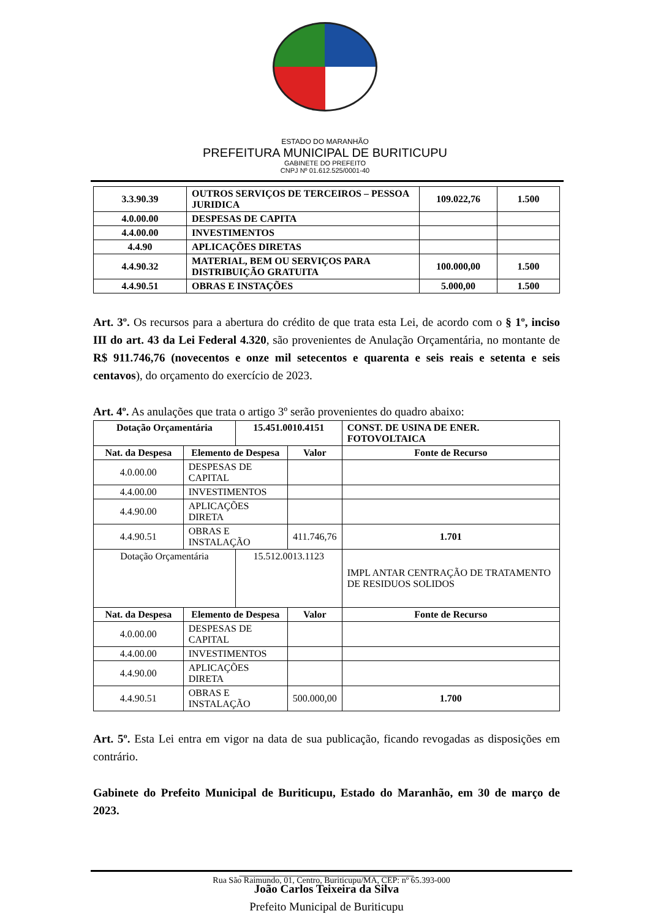ESTADO DO MARANHÃO
PREFEITURA MUNICIPAL DE BURITICUPU
GABINETE DO PREFEITO
CNPJ Nº 01.612.525/0001-40
| 3.3.90.39 | OUTROS SERVIÇOS DE TERCEIROS – PESSOA JURIDICA | 109.022,76 | 1.500 |
| 4.0.00.00 | DESPESAS DE CAPITA | | |
| 4.4.00.00 | INVESTIMENTOS | | |
| 4.4.90 | APLICAÇÕES DIRETAS | | |
| 4.4.90.32 | MATERIAL, BEM OU SERVIÇOS PARA DISTRIBUIÇÃO GRATUITA | 100.000,00 | 1.500 |
| 4.4.90.51 | OBRAS E INSTAÇÕES | 5.000,00 | 1.500 |
Art. 3º. Os recursos para a abertura do crédito de que trata esta Lei, de acordo com o § 1º, inciso III do art. 43 da Lei Federal 4.320, são provenientes de Anulação Orçamentária, no montante de R$ 911.746,76 (novecentos e onze mil setecentos e quarenta e seis reais e setenta e seis centavos), do orçamento do exercício de 2023.
Art. 4º. As anulações que trata o artigo 3º serão provenientes do quadro abaixo:
| Dotação Orçamentária | | 15.451.0010.4151 | | CONST. DE USINA DE ENER. FOTOVOLTAICA |
| --- | --- | --- | --- | --- |
| Nat. da Despesa | Elemento de Despesa | | Valor | Fonte de Recurso |
| 4.0.00.00 | DESPESAS DE CAPITAL | | | |
| 4.4.00.00 | INVESTIMENTOS | | | |
| 4.4.90.00 | APLICAÇÕES DIRETA | | | |
| 4.4.90.51 | OBRAS E INSTALAÇÃO | | 411.746,76 | 1.701 |
| Dotação Orçamentária | | 15.512.0013.1123 | | IMPL ANTAR CENTRAÇÃO DE TRATAMENTO DE RESIDUOS SOLIDOS |
| Nat. da Despesa | Elemento de Despesa | | Valor | Fonte de Recurso |
| 4.0.00.00 | DESPESAS DE CAPITAL | | | |
| 4.4.00.00 | INVESTIMENTOS | | | |
| 4.4.90.00 | APLICAÇÕES DIRETA | | | |
| 4.4.90.51 | OBRAS E INSTALAÇÃO | | 500.000,00 | 1.700 |
Art. 5º. Esta Lei entra em vigor na data de sua publicação, ficando revogadas as disposições em contrário.
Gabinete do Prefeito Municipal de Buriticupu, Estado do Maranhão, em 30 de março de 2023.
______________________________
João Carlos Teixeira da Silva
Prefeito Municipal de Buriticupu
Rua São Raimundo, 01, Centro, Buriticupu/MA, CEP: nº 65.393-000